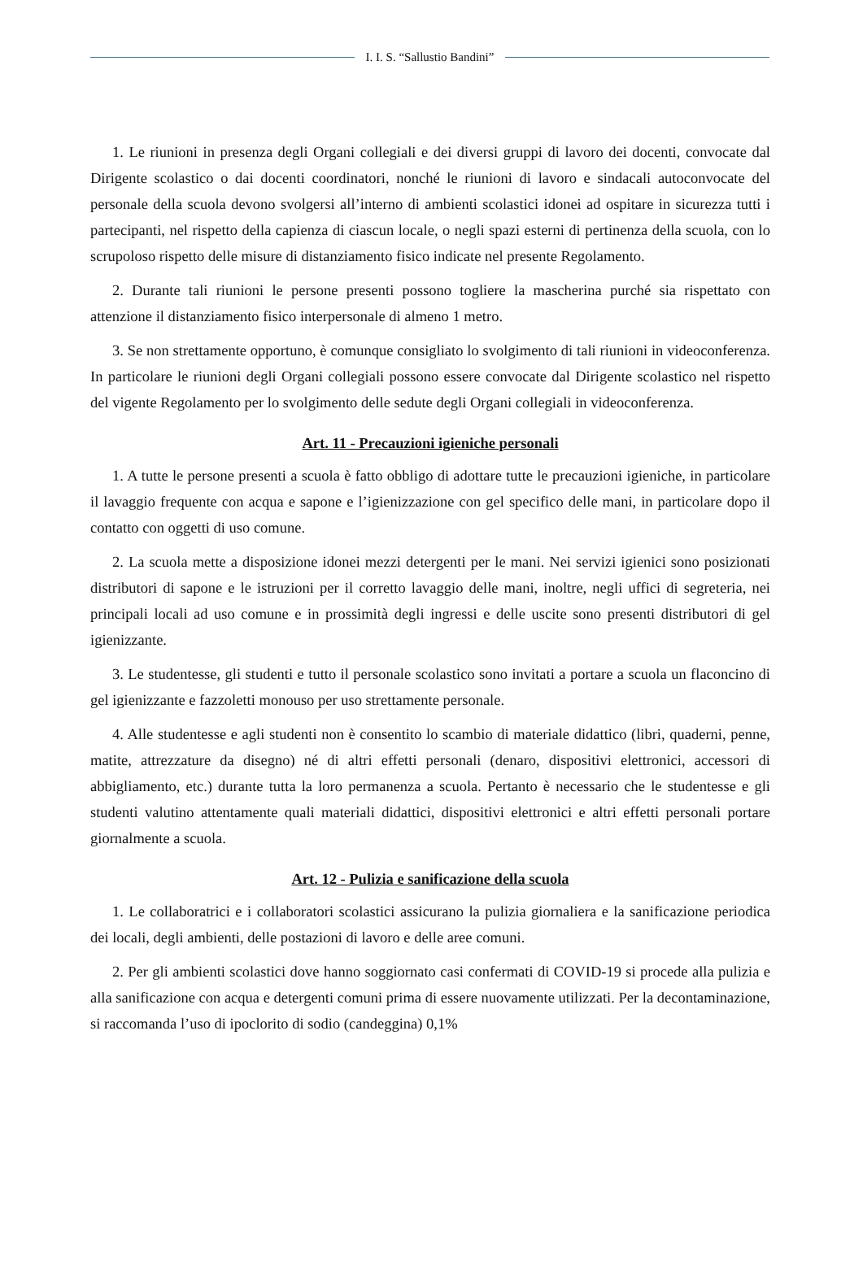I. I. S. “Sallustio Bandini”
1. Le riunioni in presenza degli Organi collegiali e dei diversi gruppi di lavoro dei docenti, convocate dal Dirigente scolastico o dai docenti coordinatori, nonché le riunioni di lavoro e sindacali autoconvocate del personale della scuola devono svolgersi all’interno di ambienti scolastici idonei ad ospitare in sicurezza tutti i partecipanti, nel rispetto della capienza di ciascun locale, o negli spazi esterni di pertinenza della scuola, con lo scrupoloso rispetto delle misure di distanziamento fisico indicate nel presente Regolamento.
2. Durante tali riunioni le persone presenti possono togliere la mascherina purché sia rispettato con attenzione il distanziamento fisico interpersonale di almeno 1 metro.
3. Se non strettamente opportuno, è comunque consigliato lo svolgimento di tali riunioni in videoconferenza. In particolare le riunioni degli Organi collegiali possono essere convocate dal Dirigente scolastico nel rispetto del vigente Regolamento per lo svolgimento delle sedute degli Organi collegiali in videoconferenza.
Art. 11 - Precauzioni igieniche personali
1. A tutte le persone presenti a scuola è fatto obbligo di adottare tutte le precauzioni igieniche, in particolare il lavaggio frequente con acqua e sapone e l’igienizzazione con gel specifico delle mani, in particolare dopo il contatto con oggetti di uso comune.
2. La scuola mette a disposizione idonei mezzi detergenti per le mani. Nei servizi igienici sono posizionati distributori di sapone e le istruzioni per il corretto lavaggio delle mani, inoltre, negli uffici di segreteria, nei principali locali ad uso comune e in prossimità degli ingressi e delle uscite sono presenti distributori di gel igienizzante.
3. Le studentesse, gli studenti e tutto il personale scolastico sono invitati a portare a scuola un flaconcino di gel igienizzante e fazzoletti monouso per uso strettamente personale.
4. Alle studentesse e agli studenti non è consentito lo scambio di materiale didattico (libri, quaderni, penne, matite, attrezzature da disegno) né di altri effetti personali (denaro, dispositivi elettronici, accessori di abbigliamento, etc.) durante tutta la loro permanenza a scuola. Pertanto è necessario che le studentesse e gli studenti valutino attentamente quali materiali didattici, dispositivi elettronici e altri effetti personali portare giornalmente a scuola.
Art. 12 - Pulizia e sanificazione della scuola
1. Le collaboratrici e i collaboratori scolastici assicurano la pulizia giornaliera e la sanificazione periodica dei locali, degli ambienti, delle postazioni di lavoro e delle aree comuni.
2. Per gli ambienti scolastici dove hanno soggiornato casi confermati di COVID-19 si procede alla pulizia e alla sanificazione con acqua e detergenti comuni prima di essere nuovamente utilizzati. Per la decontaminazione, si raccomanda l’uso di ipoclorito di sodio (candeggina) 0,1%